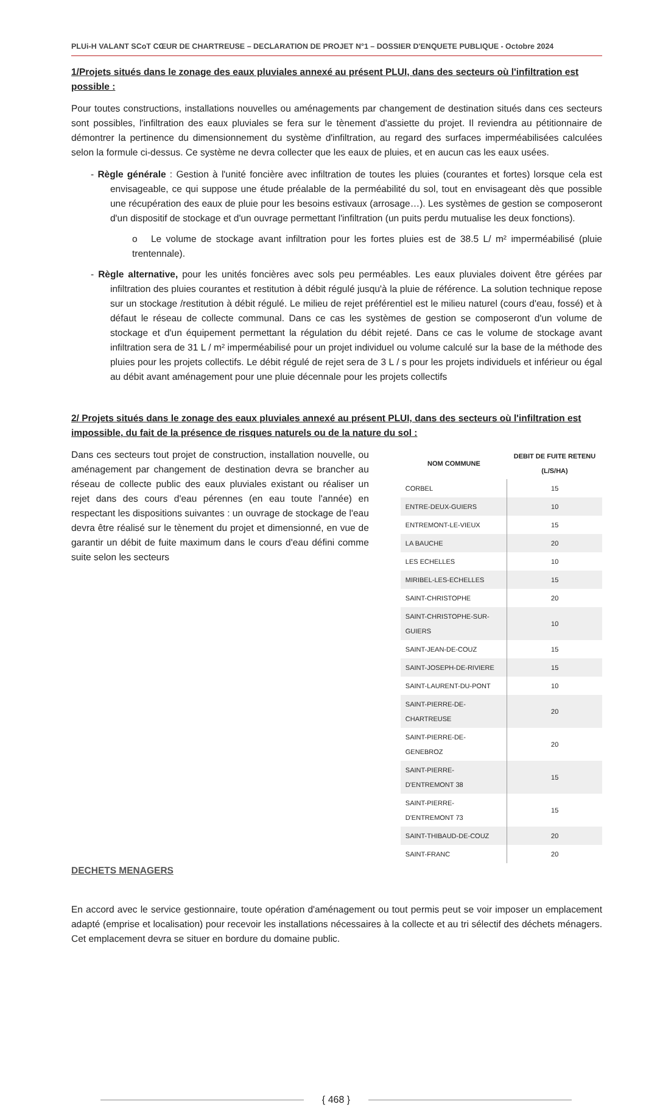PLUi-H VALANT SCoT CŒUR DE CHARTREUSE – DECLARATION DE PROJET N°1 – DOSSIER D'ENQUETE PUBLIQUE - Octobre 2024
1/Projets situés dans le zonage des eaux pluviales annexé au présent PLUI, dans des secteurs où l'infiltration est possible :
Pour toutes constructions, installations nouvelles ou aménagements par changement de destination situés dans ces secteurs sont possibles, l'infiltration des eaux pluviales se fera sur le tènement d'assiette du projet. Il reviendra au pétitionnaire de démontrer la pertinence du dimensionnement du système d'infiltration, au regard des surfaces imperméabilisées calculées selon la formule ci-dessus. Ce système ne devra collecter que les eaux de pluies, et en aucun cas les eaux usées.
- Règle générale : Gestion à l'unité foncière avec infiltration de toutes les pluies (courantes et fortes) lorsque cela est envisageable, ce qui suppose une étude préalable de la perméabilité du sol, tout en envisageant dès que possible une récupération des eaux de pluie pour les besoins estivaux (arrosage…). Les systèmes de gestion se composeront d'un dispositif de stockage et d'un ouvrage permettant l'infiltration (un puits perdu mutualise les deux fonctions).
o Le volume de stockage avant infiltration pour les fortes pluies est de 38.5 L/ m² imperméabilisé (pluie trentennale).
- Règle alternative, pour les unités foncières avec sols peu perméables. Les eaux pluviales doivent être gérées par infiltration des pluies courantes et restitution à débit régulé jusqu'à la pluie de référence. La solution technique repose sur un stockage /restitution à débit régulé. Le milieu de rejet préférentiel est le milieu naturel (cours d'eau, fossé) et à défaut le réseau de collecte communal. Dans ce cas les systèmes de gestion se composeront d'un volume de stockage et d'un équipement permettant la régulation du débit rejeté. Dans ce cas le volume de stockage avant infiltration sera de 31 L / m² imperméabilisé pour un projet individuel ou volume calculé sur la base de la méthode des pluies pour les projets collectifs. Le débit régulé de rejet sera de 3 L / s pour les projets individuels et inférieur ou égal au débit avant aménagement pour une pluie décennale pour les projets collectifs
2/ Projets situés dans le zonage des eaux pluviales annexé au présent PLUI, dans des secteurs où l'infiltration est impossible, du fait de la présence de risques naturels ou de la nature du sol :
Dans ces secteurs tout projet de construction, installation nouvelle, ou aménagement par changement de destination devra se brancher au réseau de collecte public des eaux pluviales existant ou réaliser un rejet dans des cours d'eau pérennes (en eau toute l'année) en respectant les dispositions suivantes : un ouvrage de stockage de l'eau devra être réalisé sur le tènement du projet et dimensionné, en vue de garantir un débit de fuite maximum dans le cours d'eau défini comme suite selon les secteurs
| NOM COMMUNE | DEBIT DE FUITE RETENU (L/S/HA) |
| --- | --- |
| CORBEL | 15 |
| ENTRE-DEUX-GUIERS | 10 |
| ENTREMONT-LE-VIEUX | 15 |
| LA BAUCHE | 20 |
| LES ECHELLES | 10 |
| MIRIBEL-LES-ECHELLES | 15 |
| SAINT-CHRISTOPHE | 20 |
| SAINT-CHRISTOPHE-SUR-GUIERS | 10 |
| SAINT-JEAN-DE-COUZ | 15 |
| SAINT-JOSEPH-DE-RIVIERE | 15 |
| SAINT-LAURENT-DU-PONT | 10 |
| SAINT-PIERRE-DE-CHARTREUSE | 20 |
| SAINT-PIERRE-DE-GENEBROZ | 20 |
| SAINT-PIERRE-D'ENTREMONT 38 | 15 |
| SAINT-PIERRE-D'ENTREMONT 73 | 15 |
| SAINT-THIBAUD-DE-COUZ | 20 |
| SAINT-FRANC | 20 |
DECHETS MENAGERS
En accord avec le service gestionnaire, toute opération d'aménagement ou tout permis peut se voir imposer un emplacement adapté (emprise et localisation) pour recevoir les installations nécessaires à la collecte et au tri sélectif des déchets ménagers. Cet emplacement devra se situer en bordure du domaine public.
{ 468 }